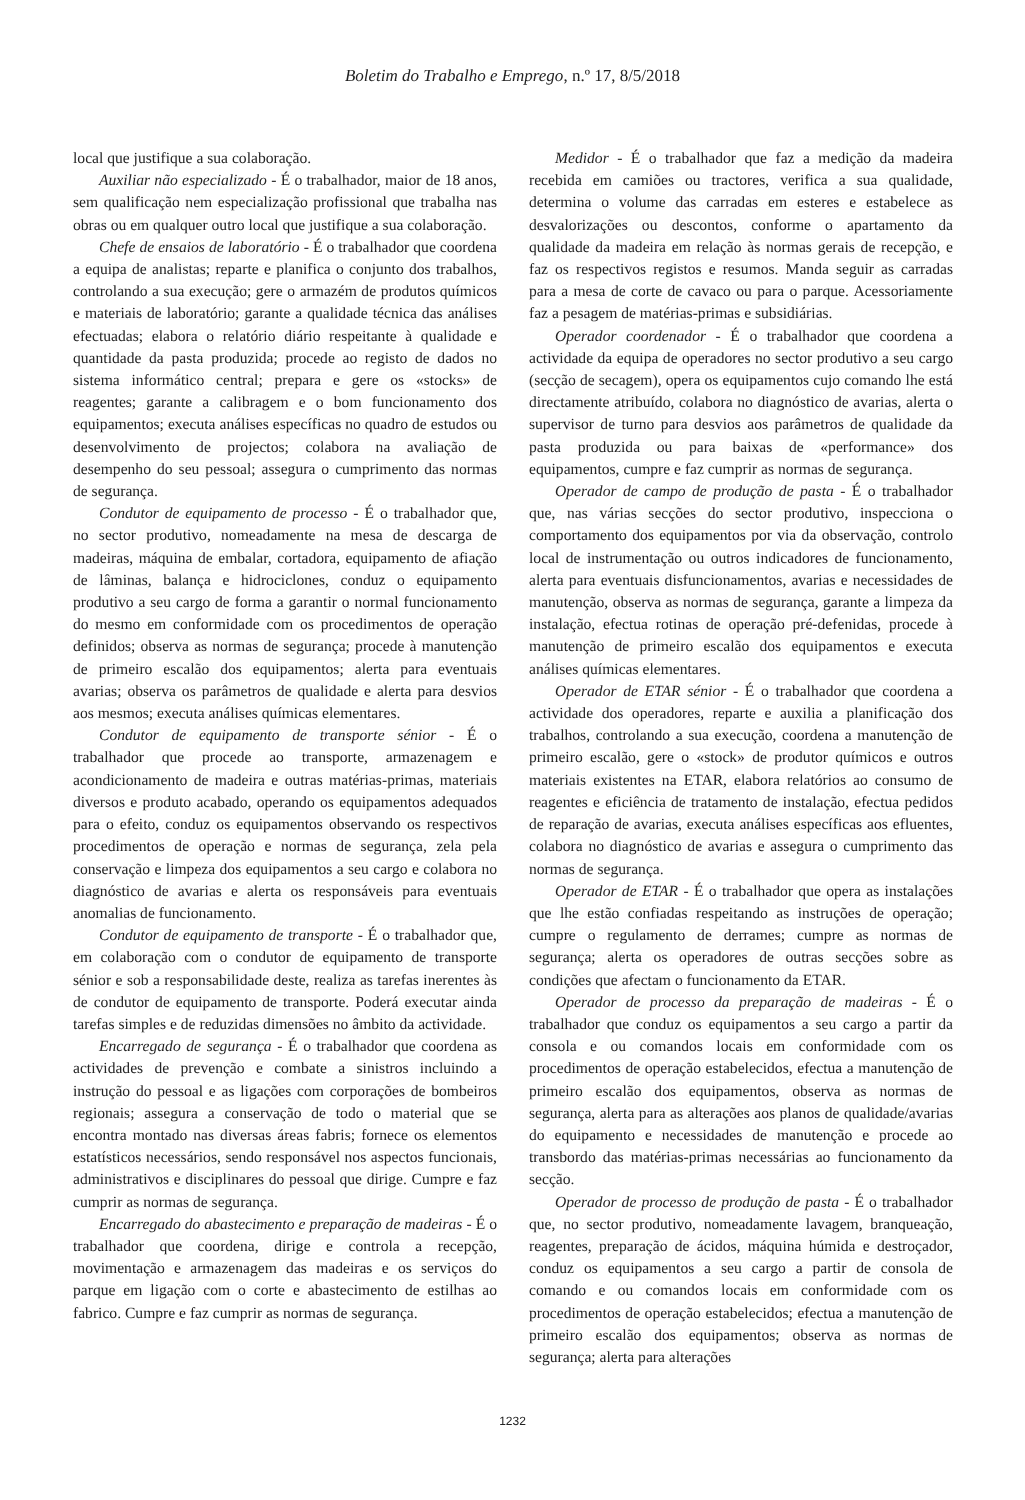Boletim do Trabalho e Emprego, n.º 17, 8/5/2018
local que justifique a sua colaboração.
Auxiliar não especializado - É o trabalhador, maior de 18 anos, sem qualificação nem especialização profissional que trabalha nas obras ou em qualquer outro local que justifique a sua colaboração.
Chefe de ensaios de laboratório - É o trabalhador que coordena a equipa de analistas; reparte e planifica o conjunto dos trabalhos, controlando a sua execução; gere o armazém de produtos químicos e materiais de laboratório; garante a qualidade técnica das análises efectuadas; elabora o relatório diário respeitante à qualidade e quantidade da pasta produzida; procede ao registo de dados no sistema informático central; prepara e gere os «stocks» de reagentes; garante a calibragem e o bom funcionamento dos equipamentos; executa análises específicas no quadro de estudos ou desenvolvimento de projectos; colabora na avaliação de desempenho do seu pessoal; assegura o cumprimento das normas de segurança.
Condutor de equipamento de processo - É o trabalhador que, no sector produtivo, nomeadamente na mesa de descarga de madeiras, máquina de embalar, cortadora, equipamento de afiação de lâminas, balança e hidrociclones, conduz o equipamento produtivo a seu cargo de forma a garantir o normal funcionamento do mesmo em conformidade com os procedimentos de operação definidos; observa as normas de segurança; procede à manutenção de primeiro escalão dos equipamentos; alerta para eventuais avarias; observa os parâmetros de qualidade e alerta para desvios aos mesmos; executa análises químicas elementares.
Condutor de equipamento de transporte sénior - É o trabalhador que procede ao transporte, armazenagem e acondicionamento de madeira e outras matérias-primas, materiais diversos e produto acabado, operando os equipamentos adequados para o efeito, conduz os equipamentos observando os respectivos procedimentos de operação e normas de segurança, zela pela conservação e limpeza dos equipamentos a seu cargo e colabora no diagnóstico de avarias e alerta os responsáveis para eventuais anomalias de funcionamento.
Condutor de equipamento de transporte - É o trabalhador que, em colaboração com o condutor de equipamento de transporte sénior e sob a responsabilidade deste, realiza as tarefas inerentes às de condutor de equipamento de transporte. Poderá executar ainda tarefas simples e de reduzidas dimensões no âmbito da actividade.
Encarregado de segurança - É o trabalhador que coordena as actividades de prevenção e combate a sinistros incluindo a instrução do pessoal e as ligações com corporações de bombeiros regionais; assegura a conservação de todo o material que se encontra montado nas diversas áreas fabris; fornece os elementos estatísticos necessários, sendo responsável nos aspectos funcionais, administrativos e disciplinares do pessoal que dirige. Cumpre e faz cumprir as normas de segurança.
Encarregado do abastecimento e preparação de madeiras - É o trabalhador que coordena, dirige e controla a recepção, movimentação e armazenagem das madeiras e os serviços do parque em ligação com o corte e abastecimento de estilhas ao fabrico. Cumpre e faz cumprir as normas de segurança.
Medidor - É o trabalhador que faz a medição da madeira recebida em camiões ou tractores, verifica a sua qualidade, determina o volume das carradas em esteres e estabelece as desvalorizações ou descontos, conforme o apartamento da qualidade da madeira em relação às normas gerais de recepção, e faz os respectivos registos e resumos. Manda seguir as carradas para a mesa de corte de cavaco ou para o parque. Acessoriamente faz a pesagem de matérias-primas e subsidiárias.
Operador coordenador - É o trabalhador que coordena a actividade da equipa de operadores no sector produtivo a seu cargo (secção de secagem), opera os equipamentos cujo comando lhe está directamente atribuído, colabora no diagnóstico de avarias, alerta o supervisor de turno para desvios aos parâmetros de qualidade da pasta produzida ou para baixas de «performance» dos equipamentos, cumpre e faz cumprir as normas de segurança.
Operador de campo de produção de pasta - É o trabalhador que, nas várias secções do sector produtivo, inspecciona o comportamento dos equipamentos por via da observação, controlo local de instrumentação ou outros indicadores de funcionamento, alerta para eventuais disfuncionamentos, avarias e necessidades de manutenção, observa as normas de segurança, garante a limpeza da instalação, efectua rotinas de operação pré-defenidas, procede à manutenção de primeiro escalão dos equipamentos e executa análises químicas elementares.
Operador de ETAR sénior - É o trabalhador que coordena a actividade dos operadores, reparte e auxilia a planificação dos trabalhos, controlando a sua execução, coordena a manutenção de primeiro escalão, gere o «stock» de produtor químicos e outros materiais existentes na ETAR, elabora relatórios ao consumo de reagentes e eficiência de tratamento de instalação, efectua pedidos de reparação de avarias, executa análises específicas aos efluentes, colabora no diagnóstico de avarias e assegura o cumprimento das normas de segurança.
Operador de ETAR - É o trabalhador que opera as instalações que lhe estão confiadas respeitando as instruções de operação; cumpre o regulamento de derrames; cumpre as normas de segurança; alerta os operadores de outras secções sobre as condições que afectam o funcionamento da ETAR.
Operador de processo da preparação de madeiras - É o trabalhador que conduz os equipamentos a seu cargo a partir da consola e ou comandos locais em conformidade com os procedimentos de operação estabelecidos, efectua a manutenção de primeiro escalão dos equipamentos, observa as normas de segurança, alerta para as alterações aos planos de qualidade/avarias do equipamento e necessidades de manutenção e procede ao transbordo das matérias-primas necessárias ao funcionamento da secção.
Operador de processo de produção de pasta - É o trabalhador que, no sector produtivo, nomeadamente lavagem, branqueação, reagentes, preparação de ácidos, máquina húmida e destroçador, conduz os equipamentos a seu cargo a partir de consola de comando e ou comandos locais em conformidade com os procedimentos de operação estabelecidos; efectua a manutenção de primeiro escalão dos equipamentos; observa as normas de segurança; alerta para alterações
1232